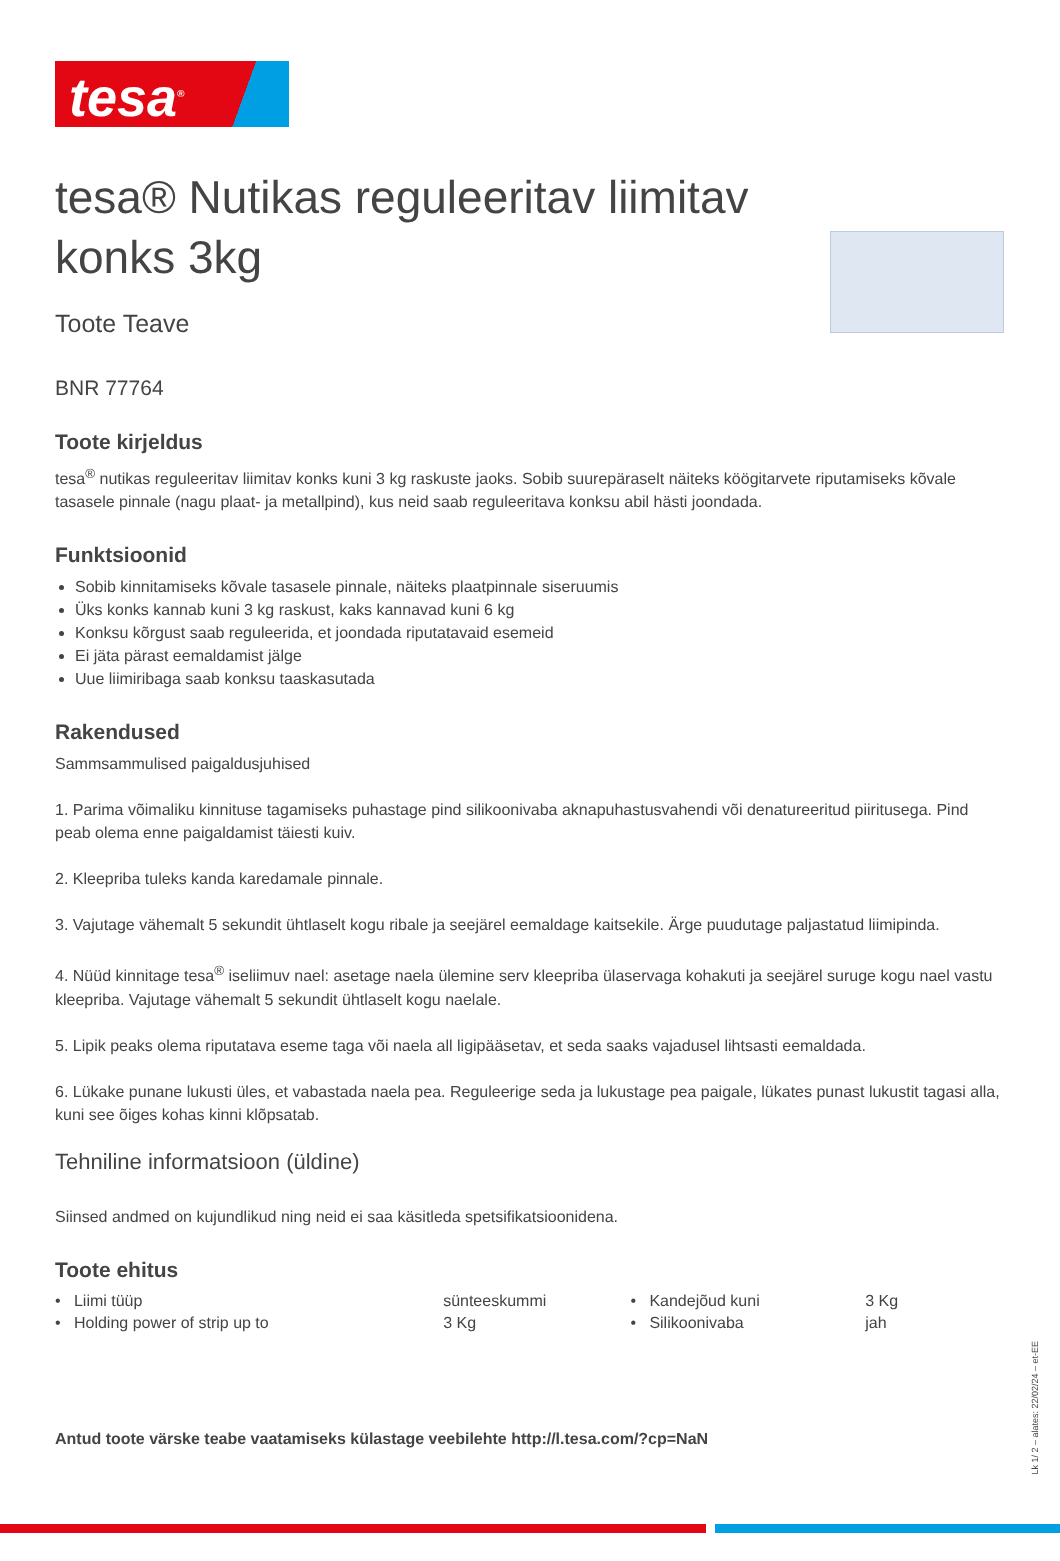tesa<sup>®</sup>
tesa® Nutikas reguleeritav liimitav konks 3kg
Toote Teave
BNR 77764
Toote kirjeldus
tesa<sup>®</sup> nutikas reguleeritav liimitav konks kuni 3 kg raskuste jaoks. Sobib suurepäraselt näiteks köögitarvete riputamiseks kõvale tasasele pinnale (nagu plaat- ja metallpind), kus neid saab reguleeritava konksu abil hästi joondada.
Funktsioonid
Sobib kinnitamiseks kõvale tasasele pinnale, näiteks plaatpinnale siseruumis
Üks konks kannab kuni 3 kg raskust, kaks kannavad kuni 6 kg
Konksu kõrgust saab reguleerida, et joondada riputatavaid esemeid
Ei jäta pärast eemaldamist jälge
Uue liimiribaga saab konksu taaskasutada
Rakendused
Sammsammulised paigaldusjuhised
1. Parima võimaliku kinnituse tagamiseks puhastage pind silikoonivaba aknapuhastusvahendi või denatureeritud piiritusega. Pind peab olema enne paigaldamist täiesti kuiv.
2. Kleepriba tuleks kanda karedamale pinnale.
3. Vajutage vähemalt 5 sekundit ühtlaselt kogu ribale ja seejärel eemaldage kaitsekile. Ärge puudutage paljastatud liimipinda.
4. Nüüd kinnitage tesa<sup>®</sup> iseliimuv nael: asetage naela ülemine serv kleepriba ülaservaga kohakuti ja seejärel suruge kogu nael vastu kleepriba. Vajutage vähemalt 5 sekundit ühtlaselt kogu naelale.
5. Lipik peaks olema riputatava eseme taga või naela all ligipääsetav, et seda saaks vajadusel lihtsasti eemaldada.
6. Lükake punane lukusti üles, et vabastada naela pea. Reguleerige seda ja lukustage pea paigale, lükates punast lukustit tagasi alla, kuni see õiges kohas kinni klõpsatab.
Tehniline informatsioon (üldine)
Siinsed andmed on kujundlikud ning neid ei saa käsitleda spetsifikatsioonidena.
Toote ehitus
| • Liimi tüüp | sünteeskummi | • Kandejõud kuni | 3 Kg |
| • Holding power of strip up to | 3 Kg | • Silikoonivaba | jah |
Antud toote värske teabe vaatamiseks külastage veebilehte http://l.tesa.com/?cp=NaN
Lk 1/ 2 – alates: 22/02/24 – et-EE